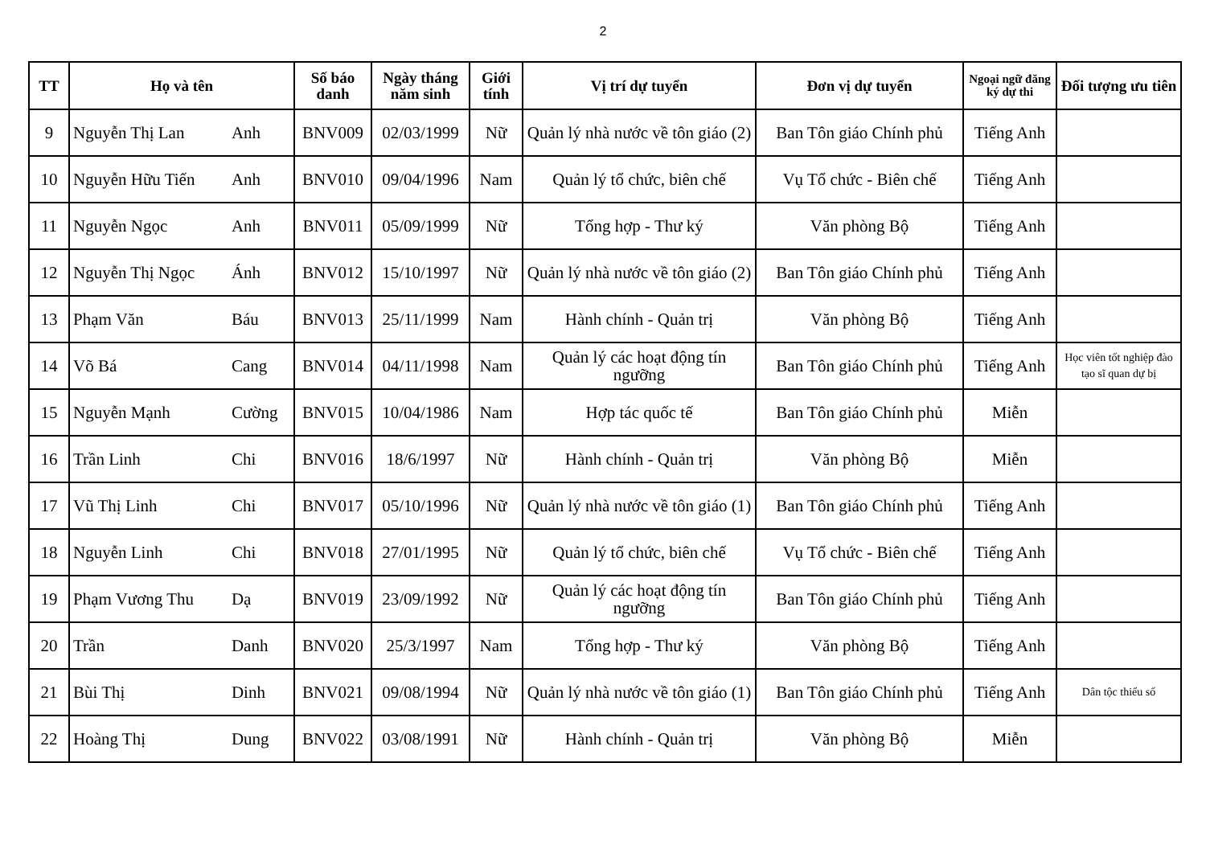2
| TT | Họ và tên | | Số báo danh | Ngày tháng năm sinh | Giới tính | Vị trí dự tuyển | Đơn vị dự tuyển | Ngoại ngữ đăng ký dự thi | Đối tượng ưu tiên |
| --- | --- | --- | --- | --- | --- | --- | --- | --- | --- |
| 9 | Nguyễn Thị Lan | Anh | BNV009 | 02/03/1999 | Nữ | Quản lý nhà nước về tôn giáo (2) | Ban Tôn giáo Chính phủ | Tiếng Anh | |
| 10 | Nguyễn Hữu Tiến | Anh | BNV010 | 09/04/1996 | Nam | Quản lý tổ chức, biên chế | Vụ Tổ chức - Biên chế | Tiếng Anh | |
| 11 | Nguyễn Ngọc | Anh | BNV011 | 05/09/1999 | Nữ | Tổng hợp - Thư ký | Văn phòng Bộ | Tiếng Anh | |
| 12 | Nguyễn Thị Ngọc | Ánh | BNV012 | 15/10/1997 | Nữ | Quản lý nhà nước về tôn giáo (2) | Ban Tôn giáo Chính phủ | Tiếng Anh | |
| 13 | Phạm Văn | Báu | BNV013 | 25/11/1999 | Nam | Hành chính - Quản trị | Văn phòng Bộ | Tiếng Anh | |
| 14 | Võ Bá | Cang | BNV014 | 04/11/1998 | Nam | Quản lý các hoạt động tín ngưỡng | Ban Tôn giáo Chính phủ | Tiếng Anh | Học viên tốt nghiệp đào tạo sĩ quan dự bị |
| 15 | Nguyễn Mạnh | Cường | BNV015 | 10/04/1986 | Nam | Hợp tác quốc tế | Ban Tôn giáo Chính phủ | Miễn | |
| 16 | Trần Linh | Chi | BNV016 | 18/6/1997 | Nữ | Hành chính - Quản trị | Văn phòng Bộ | Miễn | |
| 17 | Vũ Thị Linh | Chi | BNV017 | 05/10/1996 | Nữ | Quản lý nhà nước về tôn giáo (1) | Ban Tôn giáo Chính phủ | Tiếng Anh | |
| 18 | Nguyễn Linh | Chi | BNV018 | 27/01/1995 | Nữ | Quản lý tổ chức, biên chế | Vụ Tổ chức - Biên chế | Tiếng Anh | |
| 19 | Phạm Vương Thu | Dạ | BNV019 | 23/09/1992 | Nữ | Quản lý các hoạt động tín ngưỡng | Ban Tôn giáo Chính phủ | Tiếng Anh | |
| 20 | Trần | Danh | BNV020 | 25/3/1997 | Nam | Tổng hợp - Thư ký | Văn phòng Bộ | Tiếng Anh | |
| 21 | Bùi Thị | Dinh | BNV021 | 09/08/1994 | Nữ | Quản lý nhà nước về tôn giáo (1) | Ban Tôn giáo Chính phủ | Tiếng Anh | Dân tộc thiểu số |
| 22 | Hoàng Thị | Dung | BNV022 | 03/08/1991 | Nữ | Hành chính - Quản trị | Văn phòng Bộ | Miễn | |